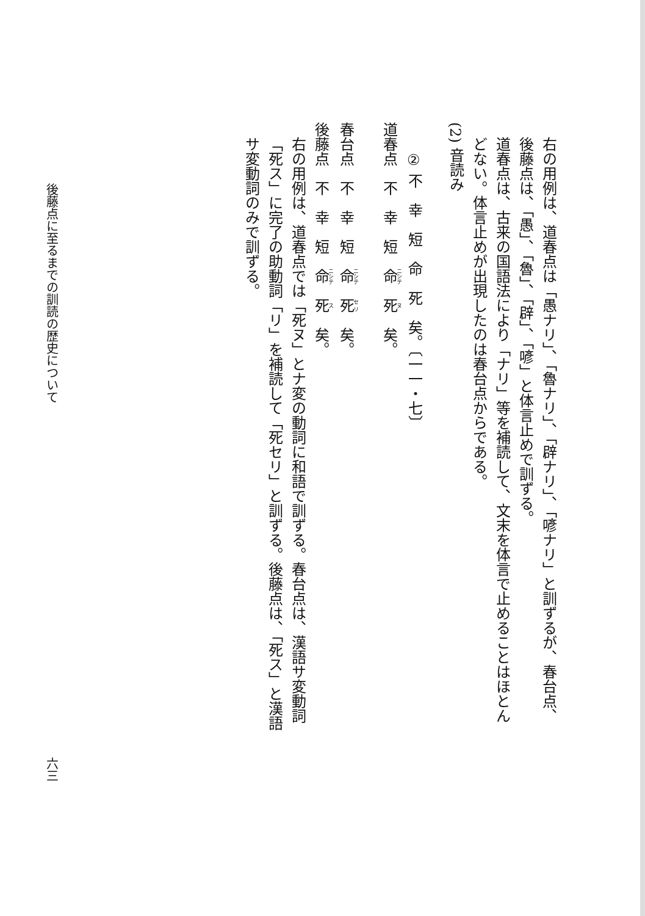右の用例は、道春点は「愚ナリ」、「魯ナリ」、「辟ナリ」、「喭ナリ」と訓ずるが、春台点、後藤点は、「愚」、「魯」、「辟」、「喭」と体言止めで訓ずる。
道春点は、古来の国語法により「ナリ」等を補読して、文末を体言で止めることはほとんどない。体言止めが出現したのは春台点からである。
(2) 音読み
② 不　幸　短　命　死　矣。〔一一・七〕
道春点　不　幸　短　命　死　矣。
春台点　不　幸　短　命　死　矣。
後藤点　不　幸　短　命　死　矣。
右の用例は、道春点では「死ヌ」とナ変の動詞に和語で訓ずる。春台点は、漢語サ変動詞「死ス」に完了の助動詞「リ」を補読して「死セリ」と訓ずる。後藤点は、「死ス」と漢語サ変動詞のみで訓ずる。
後藤点に至るまでの訓読の歴史について
六三